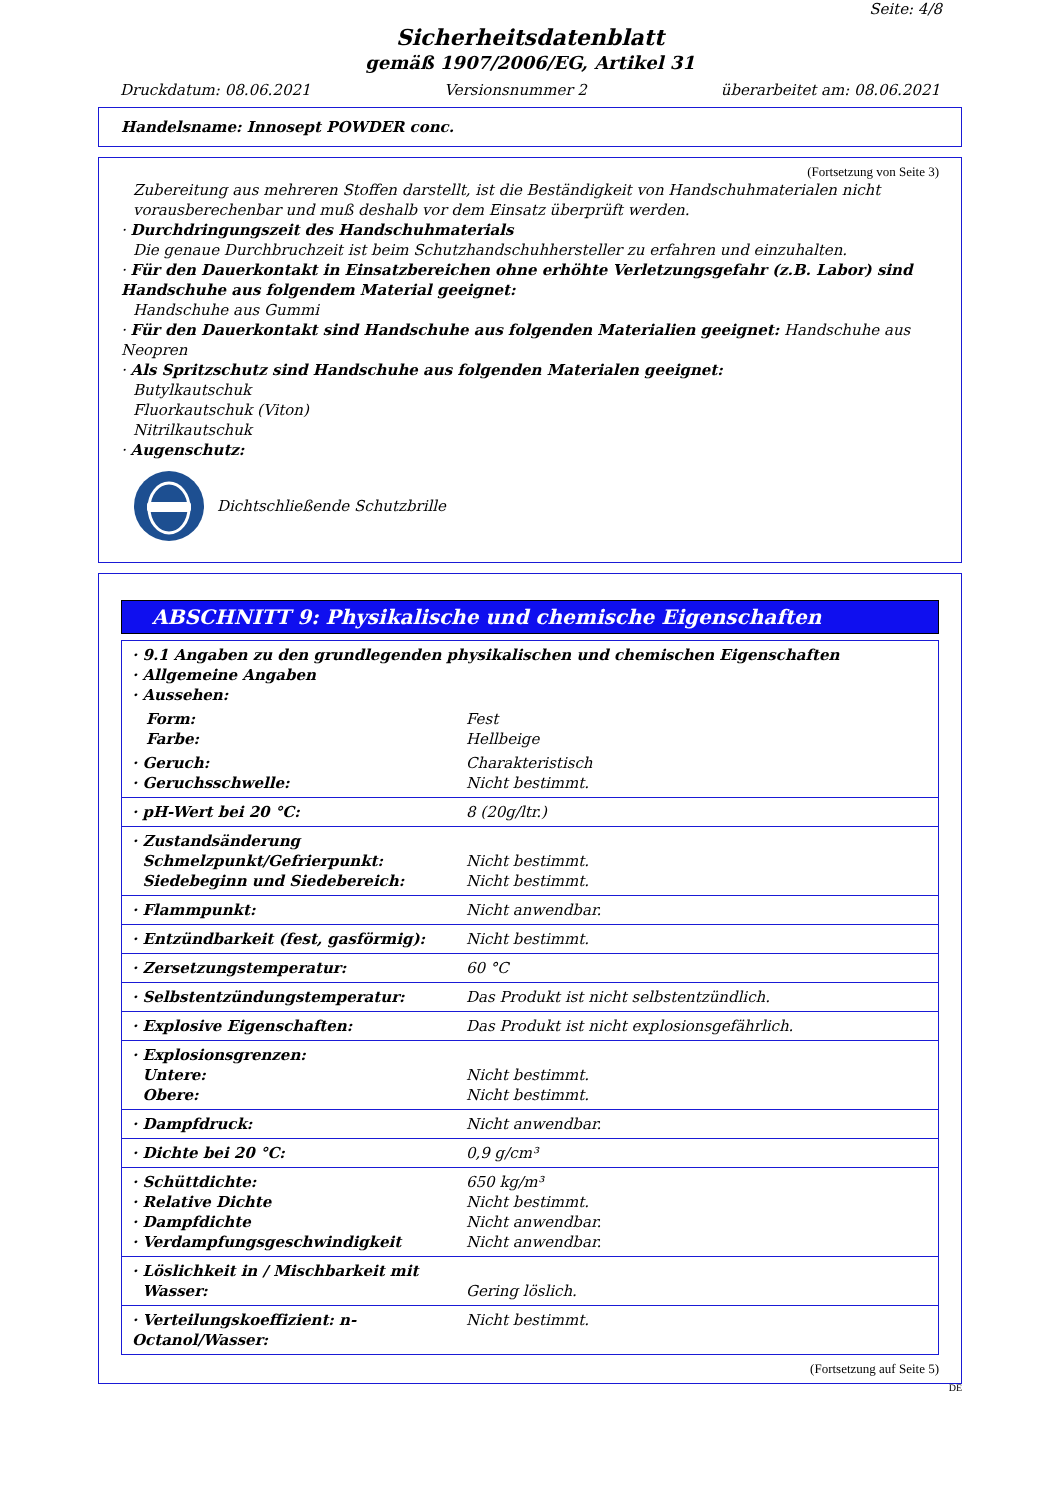Seite: 4/8
Sicherheitsdatenblatt
gemäß 1907/2006/EG, Artikel 31
Druckdatum: 08.06.2021 Versionsnummer 2 überarbeitet am: 08.06.2021
Handelsname: Innosept POWDER conc.
(Fortsetzung von Seite 3)
Zubereitung aus mehreren Stoffen darstellt, ist die Beständigkeit von Handschuhmaterialen nicht vorausberechenbar und muß deshalb vor dem Einsatz überprüft werden.
· Durchdringungszeit des Handschuhmaterials
Die genaue Durchbruchzeit ist beim Schutzhandschuhhersteller zu erfahren und einzuhalten.
· Für den Dauerkontakt in Einsatzbereichen ohne erhöhte Verletzungsgefahr (z.B. Labor) sind Handschuhe aus folgendem Material geeignet:
Handschuhe aus Gummi
· Für den Dauerkontakt sind Handschuhe aus folgenden Materialien geeignet: Handschuhe aus Neopren
· Als Spritzschutz sind Handschuhe aus folgenden Materialen geeignet:
Butylkautschuk
Fluorkautschuk (Viton)
Nitrilkautschuk
· Augenschutz:
Dichtschließende Schutzbrille
ABSCHNITT 9: Physikalische und chemische Eigenschaften
| · 9.1 Angaben zu den grundlegenden physikalischen und chemischen Eigenschaften · Allgemeine Angaben · Aussehen: | |
| Form: Farbe: | Fest Hellbeige |
| · Geruch: · Geruchsschwelle: | Charakteristisch Nicht bestimmt. |
| · pH-Wert bei 20 °C: | 8 (20g/ltr.) |
| · Zustandsänderung Schmelzpunkt/Gefrierpunkt: Siedebeginn und Siedebereich: | Nicht bestimmt. Nicht bestimmt. |
| · Flammpunkt: | Nicht anwendbar. |
| · Entzündbarkeit (fest, gasförmig): | Nicht bestimmt. |
| · Zersetzungstemperatur: | 60 °C |
| · Selbstentzündungstemperatur: | Das Produkt ist nicht selbstentzündlich. |
| · Explosive Eigenschaften: | Das Produkt ist nicht explosionsgefährlich. |
| · Explosionsgrenzen: Untere: Obere: | Nicht bestimmt. Nicht bestimmt. |
| · Dampfdruck: | Nicht anwendbar. |
| · Dichte bei 20 °C: | 0,9 g/cm³ |
| · Schüttdichte: · Relative Dichte · Dampfdichte · Verdampfungsgeschwindigkeit | 650 kg/m³ Nicht bestimmt. Nicht anwendbar. Nicht anwendbar. |
| · Löslichkeit in / Mischbarkeit mit Wasser: | Gering löslich. |
| · Verteilungskoeffizient: n-Octanol/Wasser: | Nicht bestimmt. |
(Fortsetzung auf Seite 5)
DE